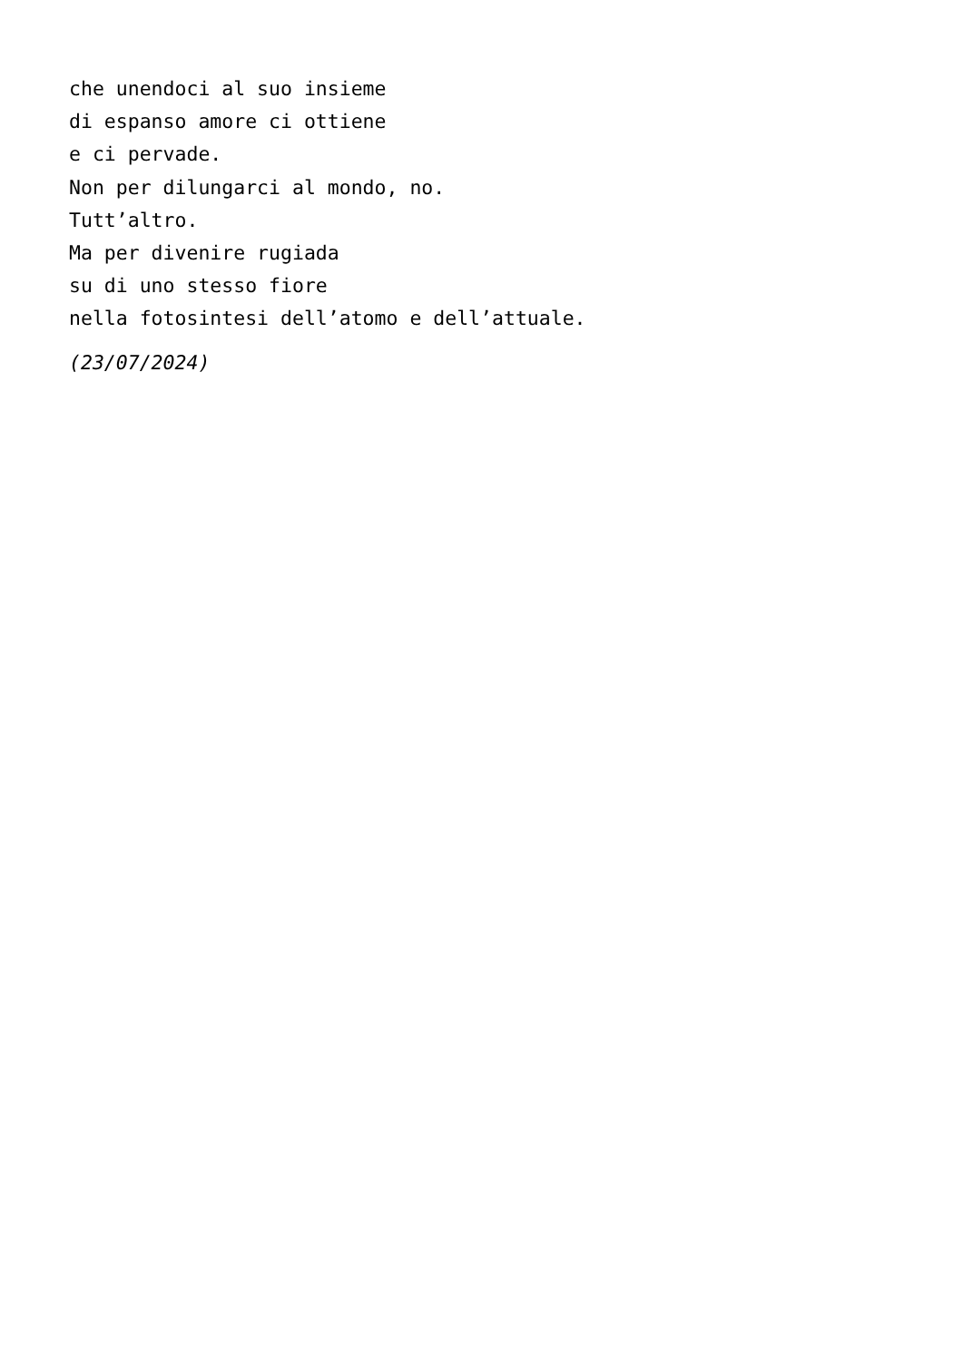che unendoci al suo insieme
di espanso amore ci ottiene
e ci pervade.
Non per dilungarci al mondo, no.
Tutt’altro.
Ma per divenire rugiada
su di uno stesso fiore
nella fotosintesi dell’atomo e dell’attuale.
(23/07/2024)